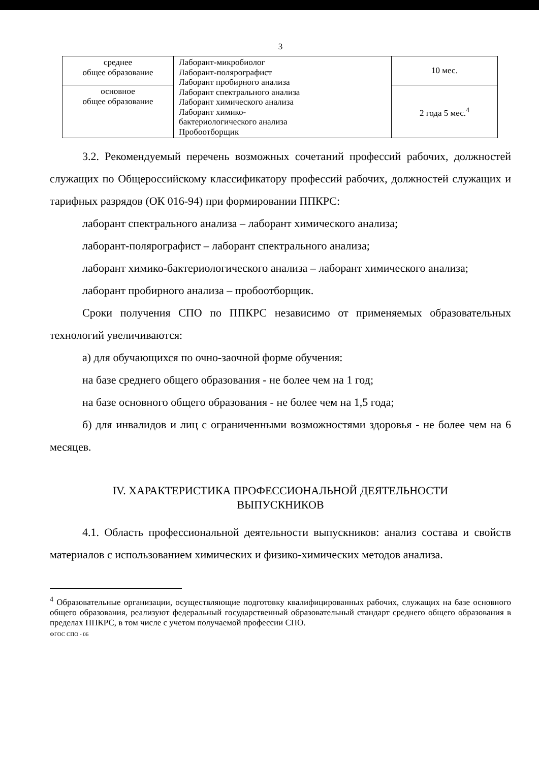3
| среднее общее образование | Лаборант-микробиолог Лаборант-полярографист Лаборант пробирного анализа Лаборант спектрального анализа Лаборант химического анализа Лаборант химико- бактериологического анализа Пробоотборщик | 10 мес. |
| основное общее образование | | 2 года 5 мес.<sup>4</sup> |
3.2. Рекомендуемый перечень возможных сочетаний профессий рабочих, должностей служащих по Общероссийскому классификатору профессий рабочих, должностей служащих и тарифных разрядов (ОК 016-94) при формировании ППКРС:
лаборант спектрального анализа – лаборант химического анализа;
лаборант-полярографист – лаборант спектрального анализа;
лаборант химико-бактериологического анализа – лаборант химического анализа;
лаборант пробирного анализа – пробоотборщик.
Сроки получения СПО по ППКРС независимо от применяемых образовательных технологий увеличиваются:
а) для обучающихся по очно-заочной форме обучения:
на базе среднего общего образования - не более чем на 1 год;
на базе основного общего образования - не более чем на 1,5 года;
б) для инвалидов и лиц с ограниченными возможностями здоровья - не более чем на 6 месяцев.
IV. ХАРАКТЕРИСТИКА ПРОФЕССИОНАЛЬНОЙ ДЕЯТЕЛЬНОСТИ
ВЫПУСКНИКОВ
4.1. Область профессиональной деятельности выпускников: анализ состава и свойств материалов с использованием химических и физико-химических методов анализа.
<sup>4</sup> Образовательные организации, осуществляющие подготовку квалифицированных рабочих, служащих на базе основного общего образования, реализуют федеральный государственный образовательный стандарт среднего общего образования в пределах ППКРС, в том числе с учетом получаемой профессии СПО.
ФГОС СПО - 06